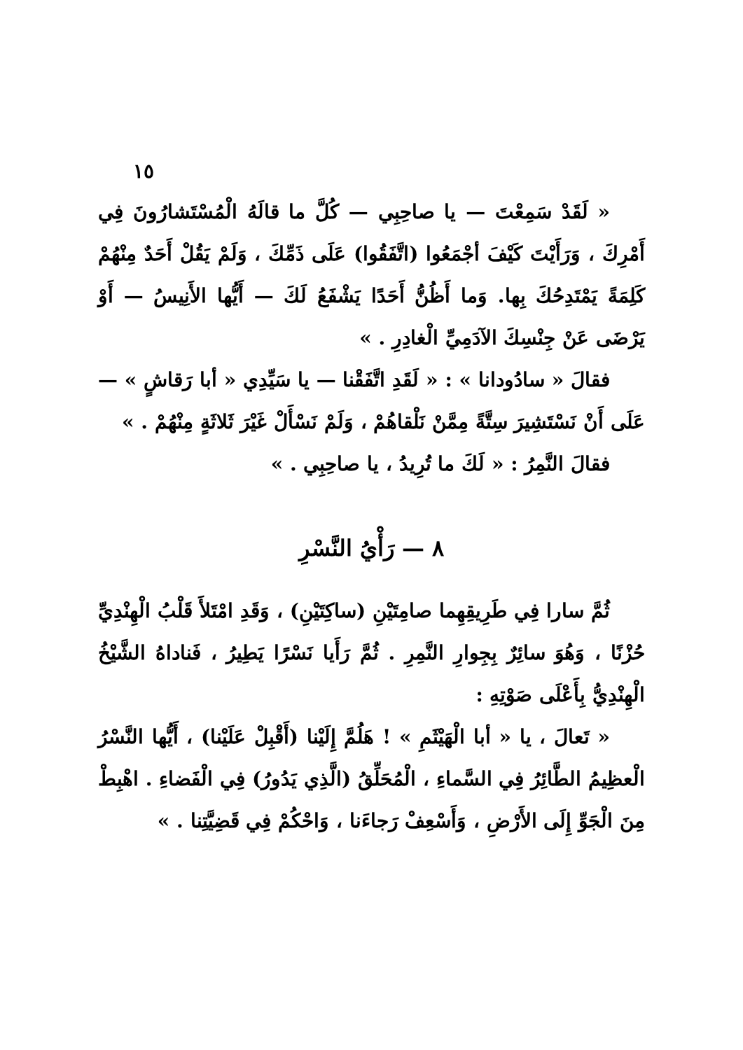١٥
« لَقَدْ سَمِعْتَ — يا صاحِبِي — كُلَّ ما قالَهُ الْمُسْتَشارُونَ فِي أَمْرِكَ ، وَرَأَيْتَ كَيْفَ أجْمَعُوا (اتَّفَقُوا) عَلَى ذَمِّكَ ، وَلَمْ يَقُلْ أَحَدٌ مِنْهُمْ كَلِمَةً يَمْتَدِحُكَ بِها. وَما أَظُنُّ أَحَدًا يَشْفَعُ لَكَ — أَيُّها الأَنِيسُ — أَوْ يَرْضَى عَنْ جِنْسِكَ الآدَمِيِّ الْغادِرِ . »
فقالَ « سادُودانا » : « لَقَدِ اتَّفَقْنا — يا سَيِّدِي « أبا رَقاشٍ » — عَلَى أَنْ نَسْتَشِيرَ سِتَّةً مِمَّنْ نَلْقاهُمْ ، وَلَمْ نَسْأَلْ غَيْرَ ثَلاثَةٍ مِنْهُمْ . »
فقالَ النَّمِرُ : « لَكَ ما تُرِيدُ ، يا صاحِبِي . »
٨ — رَأْيُ النَّسْرِ
ثُمَّ سارا فِي طَرِيقِهِما صامِتَيْنِ (ساكِتَيْنِ) ، وَقَدِ امْتَلأَ قَلْبُ الْهِنْدِيِّ حُزْنًا ، وَهُوَ سائِرٌ بِجِوارِ النَّمِرِ . ثُمَّ رَأَيا نَسْرًا يَطِيرُ ، فَناداهُ الشَّيْخُ الْهِنْدِيُّ بِأَعْلَى صَوْتِهِ :
« تَعالَ ، يا « أبا الْهَيْثَمِ » ! هَلُمَّ إِلَيْنا (أَقْبِلْ عَلَيْنا) ، أَيُّها النَّسْرُ الْعظِيمُ الطَّائِرُ فِي السَّماءِ ، الْمُحَلِّقُ (الَّذِي يَدُورُ) فِي الْفَضاءِ . اهْبِطْ مِنَ الْجَوِّ إِلَى الأَرْضِ ، وَأَسْعِفْ رَجاءَنا ، وَاحْكُمْ فِي قَضِيَّتِنا . »